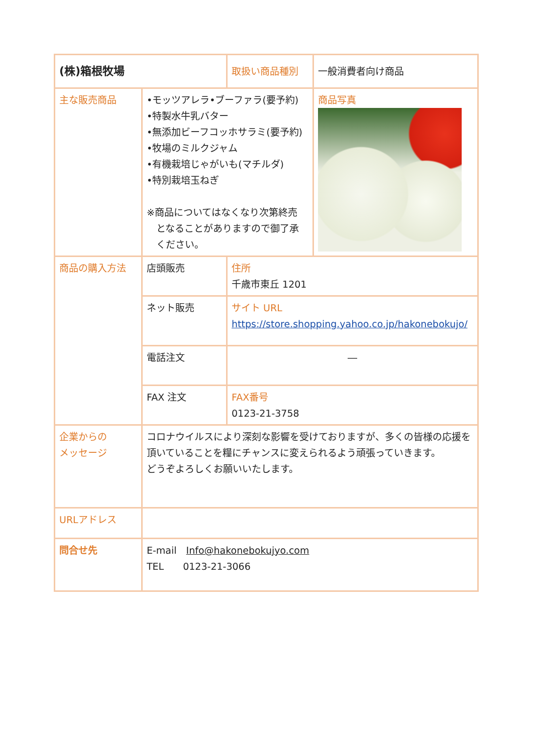| (株)箱根牧場 | | 取扱い商品種別 | 一般消費者向け商品 |
| 主な販売商品 | •モッツアレラ•ブーファラ(要予約) •特製水牛乳バター •無添加ビーフコッホサラミ(要予約) •牧場のミルクジャム •有機栽培じゃがいも(マチルダ) •特別栽培玉ねぎ ※商品についてはなくなり次第終売 となることがありますので御了承 ください。 | | 商品写真 |
| 商品の購入方法 | 店頭販売 | 住所 千歳市東丘 1201 | |
| | ネット販売 | サイト URL https://store.shopping.yahoo.co.jp/hakonebokujo/ | |
| | 電話注文 | ― | |
| | FAX 注文 | FAX番号 0123-21-3758 | |
| 企業からの メッセージ | コロナウイルスにより深刻な影響を受けておりますが、多くの皆様の応援を頂いていることを糧にチャンスに変えられるよう頑張っていきます。 どうぞよろしくお願いいたします。 | | |
| URLアドレス | | | |
| 問合せ先 | E-mail Info@hakonebokujyo.com TEL 0123-21-3066 | | |